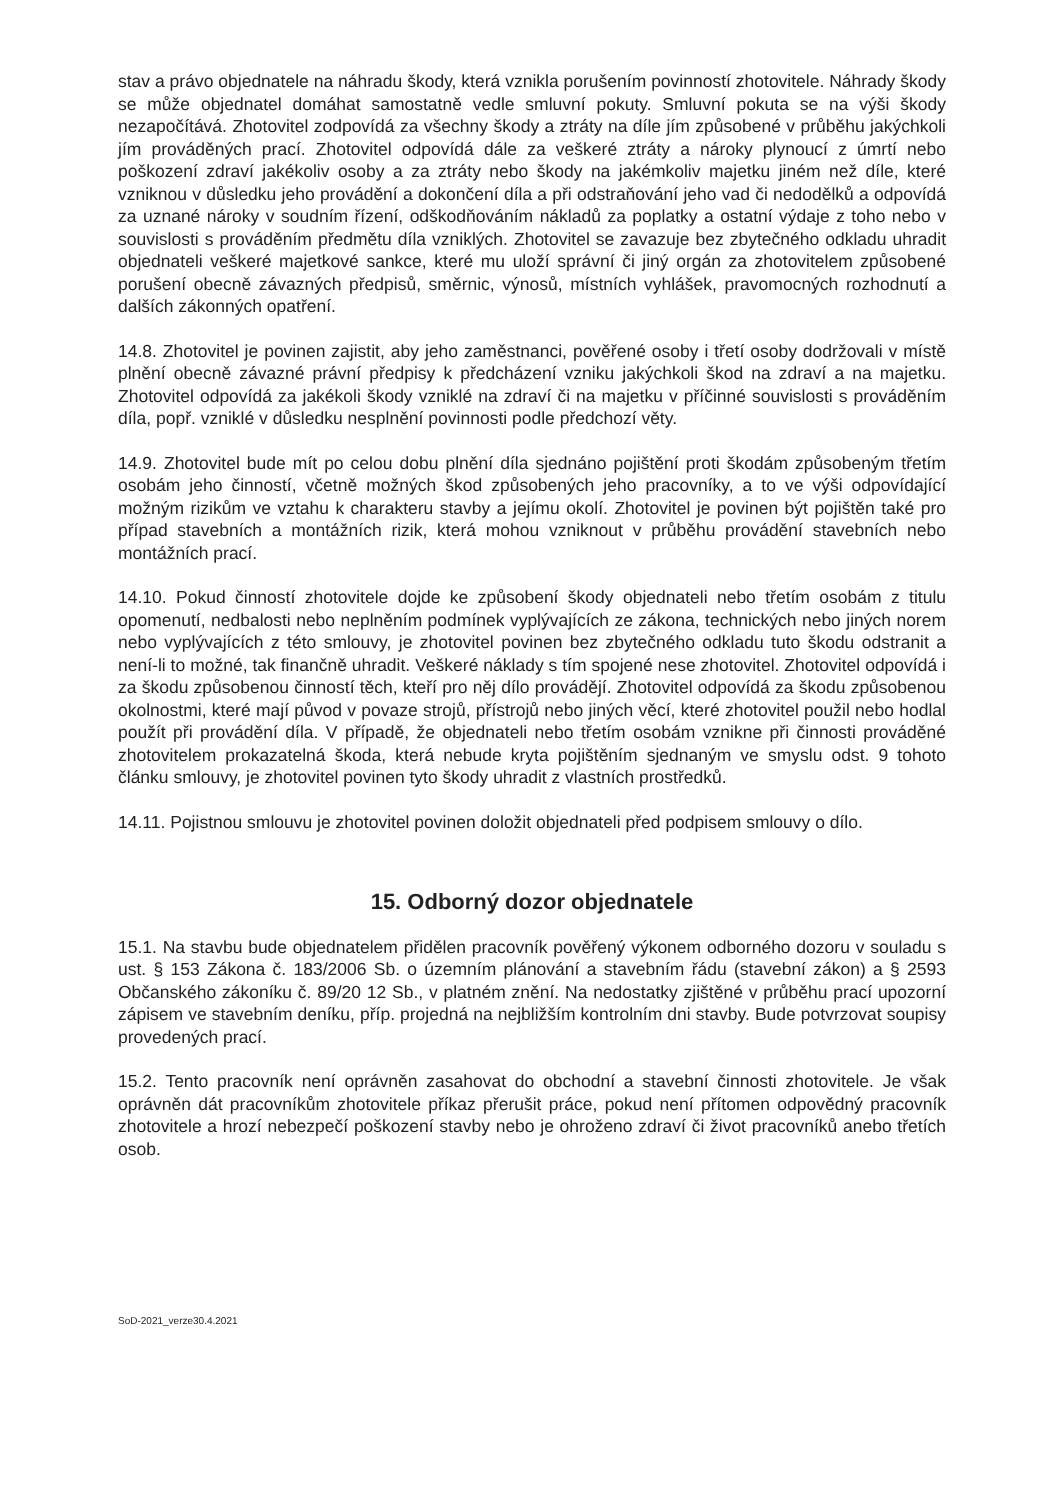stav a právo objednatele na náhradu škody, která vznikla porušením povinností zhotovitele. Náhrady škody se může objednatel domáhat samostatně vedle smluvní pokuty. Smluvní pokuta se na výši škody nezapočítává. Zhotovitel zodpovídá za všechny škody a ztráty na díle jím způsobené v průběhu jakýchkoli jím prováděných prací. Zhotovitel odpovídá dále za veškeré ztráty a nároky plynoucí z úmrtí nebo poškození zdraví jakékoliv osoby a za ztráty nebo škody na jakémkoliv majetku jiném než díle, které vzniknou v důsledku jeho provádění a dokončení díla a při odstraňování jeho vad či nedodělků a odpovídá za uznané nároky v soudním řízení, odškodňováním nákladů za poplatky a ostatní výdaje z toho nebo v souvislosti s prováděním předmětu díla vzniklých. Zhotovitel se zavazuje bez zbytečného odkladu uhradit objednateli veškeré majetkové sankce, které mu uloží správní či jiný orgán za zhotovitelem způsobené porušení obecně závazných předpisů, směrnic, výnosů, místních vyhlášek, pravomocných rozhodnutí a dalších zákonných opatření.
14.8. Zhotovitel je povinen zajistit, aby jeho zaměstnanci, pověřené osoby i třetí osoby dodržovali v místě plnění obecně závazné právní předpisy k předcházení vzniku jakýchkoli škod na zdraví a na majetku. Zhotovitel odpovídá za jakékoli škody vzniklé na zdraví či na majetku v příčinné souvislosti s prováděním díla, popř. vzniklé v důsledku nesplnění povinnosti podle předchozí věty.
14.9. Zhotovitel bude mít po celou dobu plnění díla sjednáno pojištění proti škodám způsobeným třetím osobám jeho činností, včetně možných škod způsobených jeho pracovníky, a to ve výši odpovídající možným rizikům ve vztahu k charakteru stavby a jejímu okolí. Zhotovitel je povinen být pojištěn také pro případ stavebních a montážních rizik, která mohou vzniknout v průběhu provádění stavebních nebo montážních prací.
14.10. Pokud činností zhotovitele dojde ke způsobení škody objednateli nebo třetím osobám z titulu opomenutí, nedbalosti nebo neplněním podmínek vyplývajících ze zákona, technických nebo jiných norem nebo vyplývajících z této smlouvy, je zhotovitel povinen bez zbytečného odkladu tuto škodu odstranit a není-li to možné, tak finančně uhradit. Veškeré náklady s tím spojené nese zhotovitel. Zhotovitel odpovídá i za škodu způsobenou činností těch, kteří pro něj dílo provádějí. Zhotovitel odpovídá za škodu způsobenou okolnostmi, které mají původ v povaze strojů, přístrojů nebo jiných věcí, které zhotovitel použil nebo hodlal použít při provádění díla. V případě, že objednateli nebo třetím osobám vznikne při činnosti prováděné zhotovitelem prokazatelná škoda, která nebude kryta pojištěním sjednaným ve smyslu odst. 9 tohoto článku smlouvy, je zhotovitel povinen tyto škody uhradit z vlastních prostředků.
14.11. Pojistnou smlouvu je zhotovitel povinen doložit objednateli před podpisem smlouvy o dílo.
15. Odborný dozor objednatele
15.1. Na stavbu bude objednatelem přidělen pracovník pověřený výkonem odborného dozoru v souladu s ust. § 153 Zákona č. 183/2006 Sb. o územním plánování a stavebním řádu (stavební zákon) a § 2593 Občanského zákoníku č. 89/20 12 Sb., v platném znění. Na nedostatky zjištěné v průběhu prací upozorní zápisem ve stavebním deníku, příp. projedná na nejbližším kontrolním dni stavby. Bude potvrzovat soupisy provedených prací.
15.2. Tento pracovník není oprávněn zasahovat do obchodní a stavební činnosti zhotovitele. Je však oprávněn dát pracovníkům zhotovitele příkaz přerušit práce, pokud není přítomen odpovědný pracovník zhotovitele a hrozí nebezpečí poškození stavby nebo je ohroženo zdraví či život pracovníků anebo třetích osob.
SoD-2021_verze30.4.2021